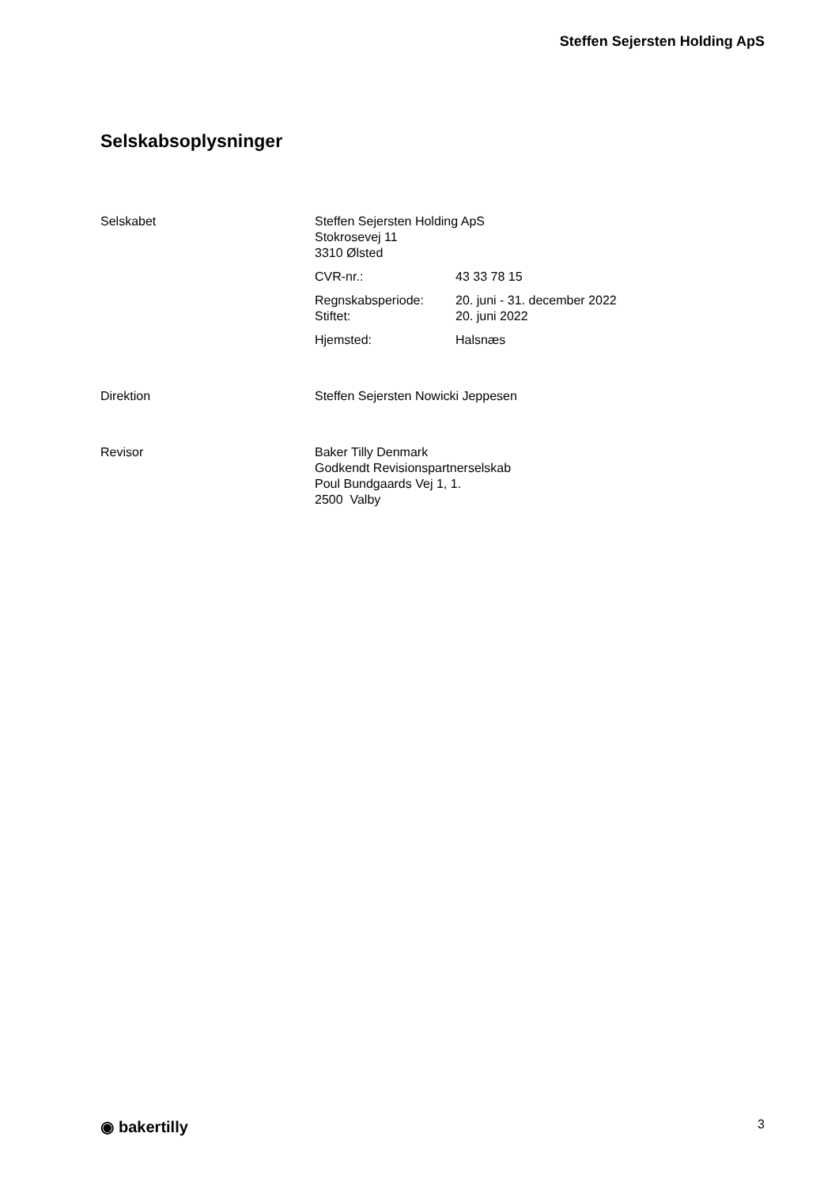Steffen Sejersten Holding ApS
Selskabsoplysninger
Selskabet Steffen Sejersten Holding ApS
Stokrosevej 11
3310 Ølsted
CVR-nr.: 43 33 78 15
Regnskabsperiode:
Stiftet:
20. juni - 31. december 2022
20. juni 2022
Hjemsted: Halsnæs
Direktion Steffen Sejersten Nowicki Jeppesen
Revisor Baker Tilly Denmark
Godkendt Revisionspartnerselskab
Poul Bundgaards Vej 1, 1.
2500 Valby
◉ bakertilly
3